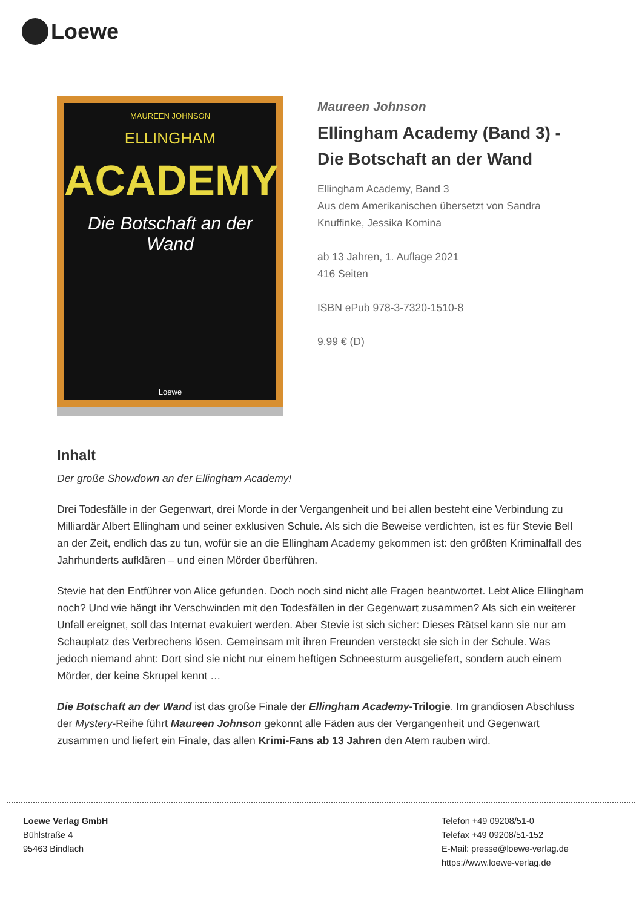Loewe
MAUREEN JOHNSON
ELLINGHAM
ACADEMY
Die Botschaft an der Wand
Loewe
Maureen Johnson
Ellingham Academy (Band 3) - Die Botschaft an der Wand
Ellingham Academy, Band 3
Aus dem Amerikanischen übersetzt von Sandra Knuffinke, Jessika Komina
ab 13 Jahren, 1. Auflage 2021
416 Seiten
ISBN ePub 978-3-7320-1510-8
9.99 € (D)
Inhalt
Der große Showdown an der Ellingham Academy!
Drei Todesfälle in der Gegenwart, drei Morde in der Vergangenheit und bei allen besteht eine Verbindung zu Milliardär Albert Ellingham und seiner exklusiven Schule. Als sich die Beweise verdichten, ist es für Stevie Bell an der Zeit, endlich das zu tun, wofür sie an die Ellingham Academy gekommen ist: den größten Kriminalfall des Jahrhunderts aufklären – und einen Mörder überführen.
Stevie hat den Entführer von Alice gefunden. Doch noch sind nicht alle Fragen beantwortet. Lebt Alice Ellingham noch? Und wie hängt ihr Verschwinden mit den Todesfällen in der Gegenwart zusammen? Als sich ein weiterer Unfall ereignet, soll das Internat evakuiert werden. Aber Stevie ist sich sicher: Dieses Rätsel kann sie nur am Schauplatz des Verbrechens lösen. Gemeinsam mit ihren Freunden versteckt sie sich in der Schule. Was jedoch niemand ahnt: Dort sind sie nicht nur einem heftigen Schneesturm ausgeliefert, sondern auch einem Mörder, der keine Skrupel kennt …
Die Botschaft an der Wand ist das große Finale der Ellingham Academy-Trilogie. Im grandiosen Abschluss der Mystery-Reihe führt Maureen Johnson gekonnt alle Fäden aus der Vergangenheit und Gegenwart zusammen und liefert ein Finale, das allen Krimi-Fans ab 13 Jahren den Atem rauben wird.
Loewe Verlag GmbH
Bühlstraße 4
95463 Bindlach
Telefon +49 09208/51-0
Telefax +49 09208/51-152
E-Mail: presse@loewe-verlag.de
https://www.loewe-verlag.de